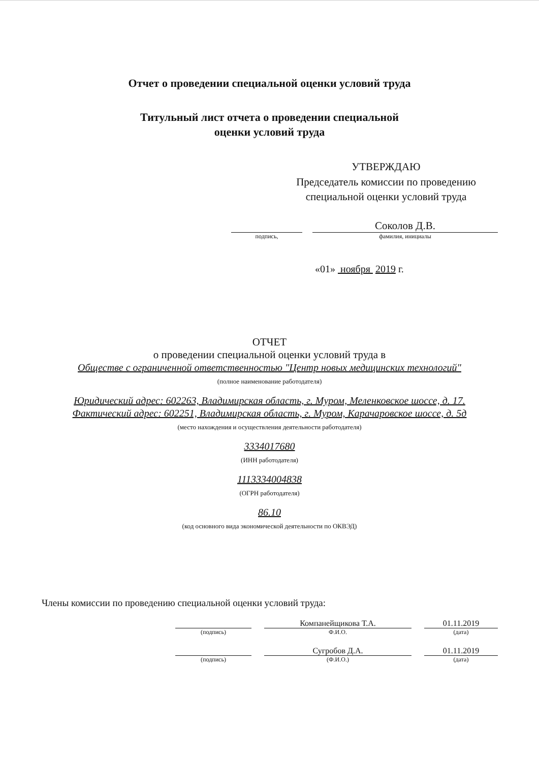Отчет о проведении специальной оценки условий труда
Титульный лист отчета о проведении специальной
оценки условий труда
УТВЕРЖДАЮ
Председатель комиссии по проведению специальной оценки условий труда
подпись,
Соколов Д.В.
фамилия, инициалы
«01» ноября 2019 г.
ОТЧЕТ
о проведении специальной оценки условий труда в
Обществе с ограниченной ответственностью "Центр новых медицинских технологий"
(полное наименование работодателя)
Юридический адрес: 602263, Владимирская область, г. Муром, Меленковское шоссе, д. 17.
Фактический адрес: 602251, Владимирская область, г. Муром, Карачаровское шоссе, д. 5д
(место нахождения и осуществления деятельности работодателя)
3334017680
(ИНН работодателя)
1113334004838
(ОГРН работодателя)
86.10
(код основного вида экономической деятельности по ОКВЭД)
Члены комиссии по проведению специальной оценки условий труда:
(подпись)
Компанейщикова Т.А.
Ф.И.О.
01.11.2019
(дата)
(подпись)
Сугробов Д.А.
(Ф.И.О.)
01.11.2019
(дата)